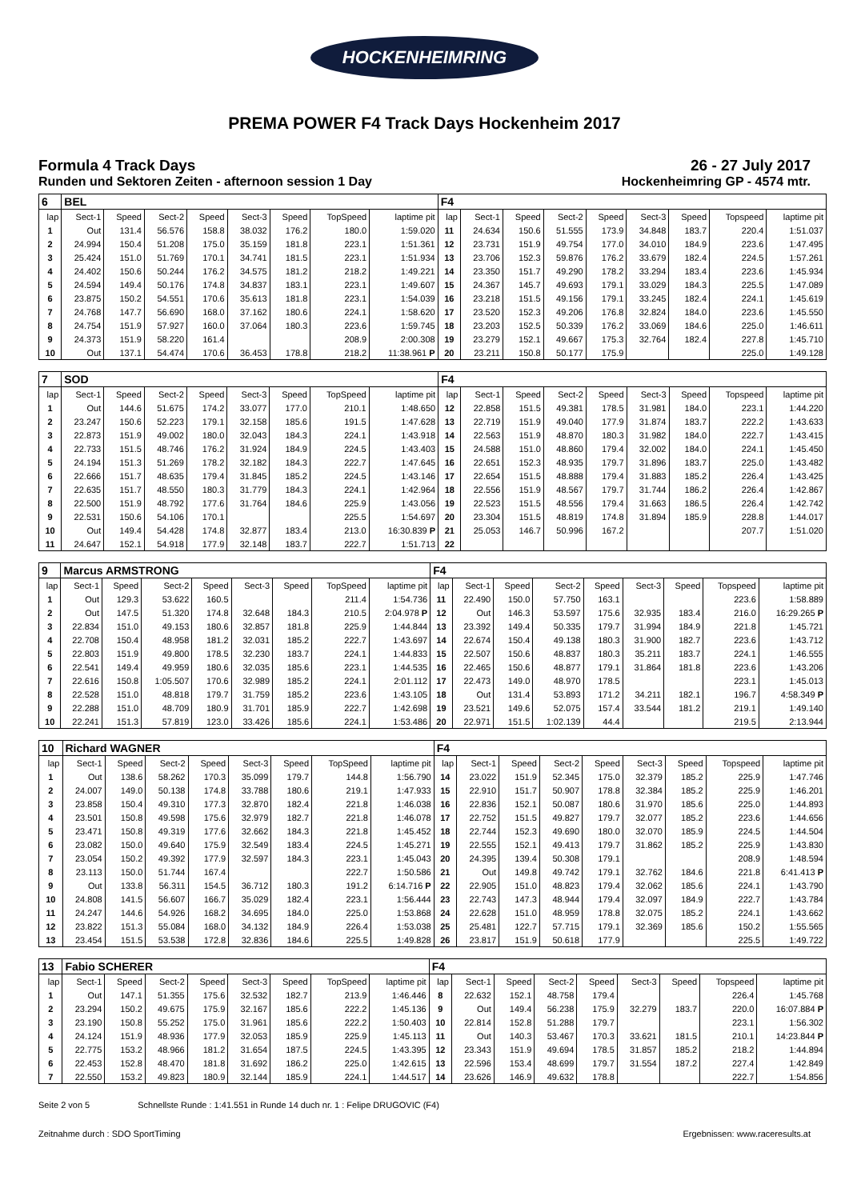HOCKENHEIMRING
PREMA POWER F4 Track Days Hockenheim 2017
Formula 4 Track Days
Runden und Sektoren Zeiten - afternoon session 1 Day
26 - 27 July 2017
Hockenheimring GP - 4574 mtr.
| 6 | BEL | | | | | | | | F4 | | | | | | | | |
| lap | Sect-1 | Speed | Sect-2 | Speed | Sect-3 | Speed | TopSpeed | laptime pit | lap | Sect-1 | Speed | Sect-2 | Speed | Sect-3 | Speed | Topspeed | laptime pit |
| 1 | Out | 131.4 | 56.576 | 158.8 | 38.032 | 176.2 | 180.0 | 1:59.020 | 11 | 24.634 | 150.6 | 51.555 | 173.9 | 34.848 | 183.7 | 220.4 | 1:51.037 |
| 2 | 24.994 | 150.4 | 51.208 | 175.0 | 35.159 | 181.8 | 223.1 | 1:51.361 | 12 | 23.731 | 151.9 | 49.754 | 177.0 | 34.010 | 184.9 | 223.6 | 1:47.495 |
| 3 | 25.424 | 151.0 | 51.769 | 170.1 | 34.741 | 181.5 | 223.1 | 1:51.934 | 13 | 23.706 | 152.3 | 59.876 | 176.2 | 33.679 | 182.4 | 224.5 | 1:57.261 |
| 4 | 24.402 | 150.6 | 50.244 | 176.2 | 34.575 | 181.2 | 218.2 | 1:49.221 | 14 | 23.350 | 151.7 | 49.290 | 178.2 | 33.294 | 183.4 | 223.6 | 1:45.934 |
| 5 | 24.594 | 149.4 | 50.176 | 174.8 | 34.837 | 183.1 | 223.1 | 1:49.607 | 15 | 24.367 | 145.7 | 49.693 | 179.1 | 33.029 | 184.3 | 225.5 | 1:47.089 |
| 6 | 23.875 | 150.2 | 54.551 | 170.6 | 35.613 | 181.8 | 223.1 | 1:54.039 | 16 | 23.218 | 151.5 | 49.156 | 179.1 | 33.245 | 182.4 | 224.1 | 1:45.619 |
| 7 | 24.768 | 147.7 | 56.690 | 168.0 | 37.162 | 180.6 | 224.1 | 1:58.620 | 17 | 23.520 | 152.3 | 49.206 | 176.8 | 32.824 | 184.0 | 223.6 | 1:45.550 |
| 8 | 24.754 | 151.9 | 57.927 | 160.0 | 37.064 | 180.3 | 223.6 | 1:59.745 | 18 | 23.203 | 152.5 | 50.339 | 176.2 | 33.069 | 184.6 | 225.0 | 1:46.611 |
| 9 | 24.373 | 151.9 | 58.220 | 161.4 | | | 208.9 | 2:00.308 | 19 | 23.279 | 152.1 | 49.667 | 175.3 | 32.764 | 182.4 | 227.8 | 1:45.710 |
| 10 | Out | 137.1 | 54.474 | 170.6 | 36.453 | 178.8 | 218.2 | 11:38.961 P | 20 | 23.211 | 150.8 | 50.177 | 175.9 | | | 225.0 | 1:49.128 |
| 7 | SOD | | | | | | | | F4 | | | | | | | | |
| lap | Sect-1 | Speed | Sect-2 | Speed | Sect-3 | Speed | TopSpeed | laptime pit | lap | Sect-1 | Speed | Sect-2 | Speed | Sect-3 | Speed | Topspeed | laptime pit |
| 1 | Out | 144.6 | 51.675 | 174.2 | 33.077 | 177.0 | 210.1 | 1:48.650 | 12 | 22.858 | 151.5 | 49.381 | 178.5 | 31.981 | 184.0 | 223.1 | 1:44.220 |
| 2 | 23.247 | 150.6 | 52.223 | 179.1 | 32.158 | 185.6 | 191.5 | 1:47.628 | 13 | 22.719 | 151.9 | 49.040 | 177.9 | 31.874 | 183.7 | 222.2 | 1:43.633 |
| 3 | 22.873 | 151.9 | 49.002 | 180.0 | 32.043 | 184.3 | 224.1 | 1:43.918 | 14 | 22.563 | 151.9 | 48.870 | 180.3 | 31.982 | 184.0 | 222.7 | 1:43.415 |
| 4 | 22.733 | 151.5 | 48.746 | 176.2 | 31.924 | 184.9 | 224.5 | 1:43.403 | 15 | 24.588 | 151.0 | 48.860 | 179.4 | 32.002 | 184.0 | 224.1 | 1:45.450 |
| 5 | 24.194 | 151.3 | 51.269 | 178.2 | 32.182 | 184.3 | 222.7 | 1:47.645 | 16 | 22.651 | 152.3 | 48.935 | 179.7 | 31.896 | 183.7 | 225.0 | 1:43.482 |
| 6 | 22.666 | 151.7 | 48.635 | 179.4 | 31.845 | 185.2 | 224.5 | 1:43.146 | 17 | 22.654 | 151.5 | 48.888 | 179.4 | 31.883 | 185.2 | 226.4 | 1:43.425 |
| 7 | 22.635 | 151.7 | 48.550 | 180.3 | 31.779 | 184.3 | 224.1 | 1:42.964 | 18 | 22.556 | 151.9 | 48.567 | 179.7 | 31.744 | 186.2 | 226.4 | 1:42.867 |
| 8 | 22.500 | 151.9 | 48.792 | 177.6 | 31.764 | 184.6 | 225.9 | 1:43.056 | 19 | 22.523 | 151.5 | 48.556 | 179.4 | 31.663 | 186.5 | 226.4 | 1:42.742 |
| 9 | 22.531 | 150.6 | 54.106 | 170.1 | | | 225.5 | 1:54.697 | 20 | 23.304 | 151.5 | 48.819 | 174.8 | 31.894 | 185.9 | 228.8 | 1:44.017 |
| 10 | Out | 149.4 | 54.428 | 174.8 | 32.877 | 183.4 | 213.0 | 16:30.839 P | 21 | 25.053 | 146.7 | 50.996 | 167.2 | | | 207.7 | 1:51.020 |
| 11 | 24.647 | 152.1 | 54.918 | 177.9 | 32.148 | 183.7 | 222.7 | 1:51.713 | 22 | | | | | | | | |
| 9 | Marcus ARMSTRONG | | | | | | | | F4 | | | | | | | | |
| lap | Sect-1 | Speed | Sect-2 | Speed | Sect-3 | Speed | TopSpeed | laptime pit | lap | Sect-1 | Speed | Sect-2 | Speed | Sect-3 | Speed | Topspeed | laptime pit |
| 1 | Out | 129.3 | 53.622 | 160.5 | | | 211.4 | 1:54.736 | 11 | 22.490 | 150.0 | 57.750 | 163.1 | | | 223.6 | 1:58.889 |
| 2 | Out | 147.5 | 51.320 | 174.8 | 32.648 | 184.3 | 210.5 | 2:04.978 P | 12 | Out | 146.3 | 53.597 | 175.6 | 32.935 | 183.4 | 216.0 | 16:29.265 P |
| 3 | 22.834 | 151.0 | 49.153 | 180.6 | 32.857 | 181.8 | 225.9 | 1:44.844 | 13 | 23.392 | 149.4 | 50.335 | 179.7 | 31.994 | 184.9 | 221.8 | 1:45.721 |
| 4 | 22.708 | 150.4 | 48.958 | 181.2 | 32.031 | 185.2 | 222.7 | 1:43.697 | 14 | 22.674 | 150.4 | 49.138 | 180.3 | 31.900 | 182.7 | 223.6 | 1:43.712 |
| 5 | 22.803 | 151.9 | 49.800 | 178.5 | 32.230 | 183.7 | 224.1 | 1:44.833 | 15 | 22.507 | 150.6 | 48.837 | 180.3 | 35.211 | 183.7 | 224.1 | 1:46.555 |
| 6 | 22.541 | 149.4 | 49.959 | 180.6 | 32.035 | 185.6 | 223.1 | 1:44.535 | 16 | 22.465 | 150.6 | 48.877 | 179.1 | 31.864 | 181.8 | 223.6 | 1:43.206 |
| 7 | 22.616 | 150.8 | 1:05.507 | 170.6 | 32.989 | 185.2 | 224.1 | 2:01.112 | 17 | 22.473 | 149.0 | 48.970 | 178.5 | | | 223.1 | 1:45.013 |
| 8 | 22.528 | 151.0 | 48.818 | 179.7 | 31.759 | 185.2 | 223.6 | 1:43.105 | 18 | Out | 131.4 | 53.893 | 171.2 | 34.211 | 182.1 | 196.7 | 4:58.349 P |
| 9 | 22.288 | 151.0 | 48.709 | 180.9 | 31.701 | 185.9 | 222.7 | 1:42.698 | 19 | 23.521 | 149.6 | 52.075 | 157.4 | 33.544 | 181.2 | 219.1 | 1:49.140 |
| 10 | 22.241 | 151.3 | 57.819 | 123.0 | 33.426 | 185.6 | 224.1 | 1:53.486 | 20 | 22.971 | 151.5 | 1:02.139 | 44.4 | | | 219.5 | 2:13.944 |
| 10 | Richard WAGNER | | | | | | | | F4 | | | | | | | | |
| lap | Sect-1 | Speed | Sect-2 | Speed | Sect-3 | Speed | TopSpeed | laptime pit | lap | Sect-1 | Speed | Sect-2 | Speed | Sect-3 | Speed | Topspeed | laptime pit |
| 1 | Out | 138.6 | 58.262 | 170.3 | 35.099 | 179.7 | 144.8 | 1:56.790 | 14 | 23.022 | 151.9 | 52.345 | 175.0 | 32.379 | 185.2 | 225.9 | 1:47.746 |
| 2 | 24.007 | 149.0 | 50.138 | 174.8 | 33.788 | 180.6 | 219.1 | 1:47.933 | 15 | 22.910 | 151.7 | 50.907 | 178.8 | 32.384 | 185.2 | 225.9 | 1:46.201 |
| 3 | 23.858 | 150.4 | 49.310 | 177.3 | 32.870 | 182.4 | 221.8 | 1:46.038 | 16 | 22.836 | 152.1 | 50.087 | 180.6 | 31.970 | 185.6 | 225.0 | 1:44.893 |
| 4 | 23.501 | 150.8 | 49.598 | 175.6 | 32.979 | 182.7 | 221.8 | 1:46.078 | 17 | 22.752 | 151.5 | 49.827 | 179.7 | 32.077 | 185.2 | 223.6 | 1:44.656 |
| 5 | 23.471 | 150.8 | 49.319 | 177.6 | 32.662 | 184.3 | 221.8 | 1:45.452 | 18 | 22.744 | 152.3 | 49.690 | 180.0 | 32.070 | 185.9 | 224.5 | 1:44.504 |
| 6 | 23.082 | 150.0 | 49.640 | 175.9 | 32.549 | 183.4 | 224.5 | 1:45.271 | 19 | 22.555 | 152.1 | 49.413 | 179.7 | 31.862 | 185.2 | 225.9 | 1:43.830 |
| 7 | 23.054 | 150.2 | 49.392 | 177.9 | 32.597 | 184.3 | 223.1 | 1:45.043 | 20 | 24.395 | 139.4 | 50.308 | 179.1 | | | 208.9 | 1:48.594 |
| 8 | 23.113 | 150.0 | 51.744 | 167.4 | | | 222.7 | 1:50.586 | 21 | Out | 149.8 | 49.742 | 179.1 | 32.762 | 184.6 | 221.8 | 6:41.413 P |
| 9 | Out | 133.8 | 56.311 | 154.5 | 36.712 | 180.3 | 191.2 | 6:14.716 P | 22 | 22.905 | 151.0 | 48.823 | 179.4 | 32.062 | 185.6 | 224.1 | 1:43.790 |
| 10 | 24.808 | 141.5 | 56.607 | 166.7 | 35.029 | 182.4 | 223.1 | 1:56.444 | 23 | 22.743 | 147.3 | 48.944 | 179.4 | 32.097 | 184.9 | 222.7 | 1:43.784 |
| 11 | 24.247 | 144.6 | 54.926 | 168.2 | 34.695 | 184.0 | 225.0 | 1:53.868 | 24 | 22.628 | 151.0 | 48.959 | 178.8 | 32.075 | 185.2 | 224.1 | 1:43.662 |
| 12 | 23.822 | 151.3 | 55.084 | 168.0 | 34.132 | 184.9 | 226.4 | 1:53.038 | 25 | 25.481 | 122.7 | 57.715 | 179.1 | 32.369 | 185.6 | 150.2 | 1:55.565 |
| 13 | 23.454 | 151.5 | 53.538 | 172.8 | 32.836 | 184.6 | 225.5 | 1:49.828 | 26 | 23.817 | 151.9 | 50.618 | 177.9 | | | 225.5 | 1:49.722 |
| 13 | Fabio SCHERER | | | | | | | | F4 | | | | | | | | |
| lap | Sect-1 | Speed | Sect-2 | Speed | Sect-3 | Speed | TopSpeed | laptime pit | lap | Sect-1 | Speed | Sect-2 | Speed | Sect-3 | Speed | Topspeed | laptime pit |
| 1 | Out | 147.1 | 51.355 | 175.6 | 32.532 | 182.7 | 213.9 | 1:46.446 | 8 | 22.632 | 152.1 | 48.758 | 179.4 | | | 226.4 | 1:45.768 |
| 2 | 23.294 | 150.2 | 49.675 | 175.9 | 32.167 | 185.6 | 222.2 | 1:45.136 | 9 | Out | 149.4 | 56.238 | 175.9 | 32.279 | 183.7 | 220.0 | 16:07.884 P |
| 3 | 23.190 | 150.8 | 55.252 | 175.0 | 31.961 | 185.6 | 222.2 | 1:50.403 | 10 | 22.814 | 152.8 | 51.288 | 179.7 | | | 223.1 | 1:56.302 |
| 4 | 24.124 | 151.9 | 48.936 | 177.9 | 32.053 | 185.9 | 225.9 | 1:45.113 | 11 | Out | 140.3 | 53.467 | 170.3 | 33.621 | 181.5 | 210.1 | 14:23.844 P |
| 5 | 22.775 | 153.2 | 48.966 | 181.2 | 31.654 | 187.5 | 224.5 | 1:43.395 | 12 | 23.343 | 151.9 | 49.694 | 178.5 | 31.857 | 185.2 | 218.2 | 1:44.894 |
| 6 | 22.453 | 152.8 | 48.470 | 181.8 | 31.692 | 186.2 | 225.0 | 1:42.615 | 13 | 22.596 | 153.4 | 48.699 | 179.7 | 31.554 | 187.2 | 227.4 | 1:42.849 |
| 7 | 22.550 | 153.2 | 49.823 | 180.9 | 32.144 | 185.9 | 224.1 | 1:44.517 | 14 | 23.626 | 146.9 | 49.632 | 178.8 | | | 222.7 | 1:54.856 |
Seite 2 von 5 Schnellste Runde : 1:41.551 in Runde 14 duch nr. 1 : Felipe DRUGOVIC (F4)
Zeitnahme durch : SDO SportTiming Ergebnissen: www.raceresults.at